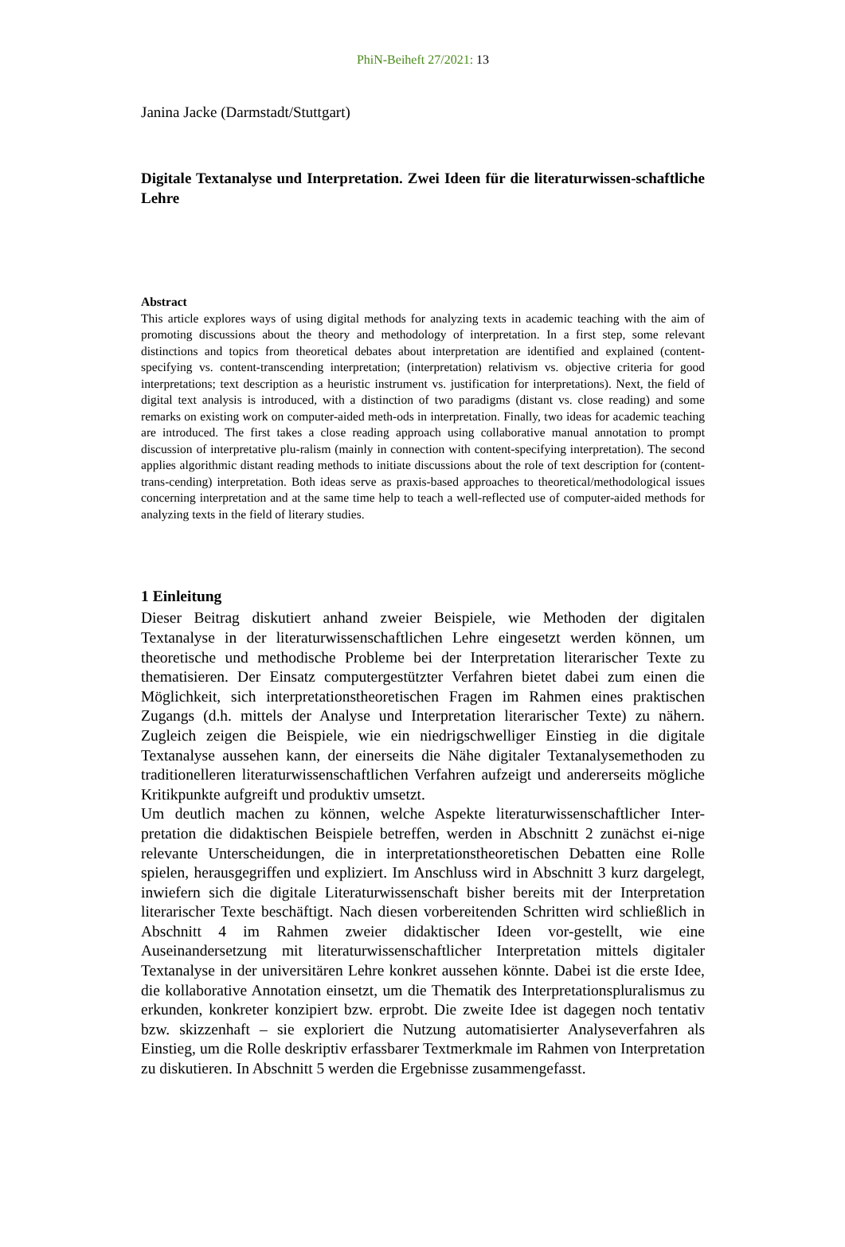PhiN-Beiheft 27/2021: 13
Janina Jacke (Darmstadt/Stuttgart)
Digitale Textanalyse und Interpretation. Zwei Ideen für die literaturwissen-schaftliche Lehre
Abstract
This article explores ways of using digital methods for analyzing texts in academic teaching with the aim of promoting discussions about the theory and methodology of interpretation. In a first step, some relevant distinctions and topics from theoretical debates about interpretation are identified and explained (content-specifying vs. content-transcending interpretation; (interpretation) relativism vs. objective criteria for good interpretations; text description as a heuristic instrument vs. justification for interpretations). Next, the field of digital text analysis is introduced, with a distinction of two paradigms (distant vs. close reading) and some remarks on existing work on computer-aided meth-ods in interpretation. Finally, two ideas for academic teaching are introduced. The first takes a close reading approach using collaborative manual annotation to prompt discussion of interpretative plu-ralism (mainly in connection with content-specifying interpretation). The second applies algorithmic distant reading methods to initiate discussions about the role of text description for (content-trans-cending) interpretation. Both ideas serve as praxis-based approaches to theoretical/methodological issues concerning interpretation and at the same time help to teach a well-reflected use of computer-aided methods for analyzing texts in the field of literary studies.
1 Einleitung
Dieser Beitrag diskutiert anhand zweier Beispiele, wie Methoden der digitalen Textanalyse in der literaturwissenschaftlichen Lehre eingesetzt werden können, um theoretische und methodische Probleme bei der Interpretation literarischer Texte zu thematisieren. Der Einsatz computergestützter Verfahren bietet dabei zum einen die Möglichkeit, sich interpretationstheoretischen Fragen im Rahmen eines praktischen Zugangs (d.h. mittels der Analyse und Interpretation literarischer Texte) zu nähern. Zugleich zeigen die Beispiele, wie ein niedrigschwelliger Einstieg in die digitale Textanalyse aussehen kann, der einerseits die Nähe digitaler Textanalysemethoden zu traditionelleren literaturwissenschaftlichen Verfahren aufzeigt und andererseits mögliche Kritikpunkte aufgreift und produktiv umsetzt.
Um deutlich machen zu können, welche Aspekte literaturwissenschaftlicher Inter-pretation die didaktischen Beispiele betreffen, werden in Abschnitt 2 zunächst ei-nige relevante Unterscheidungen, die in interpretationstheoretischen Debatten eine Rolle spielen, herausgegriffen und expliziert. Im Anschluss wird in Abschnitt 3 kurz dargelegt, inwiefern sich die digitale Literaturwissenschaft bisher bereits mit der Interpretation literarischer Texte beschäftigt. Nach diesen vorbereitenden Schritten wird schließlich in Abschnitt 4 im Rahmen zweier didaktischer Ideen vor-gestellt, wie eine Auseinandersetzung mit literaturwissenschaftlicher Interpretation mittels digitaler Textanalyse in der universitären Lehre konkret aussehen könnte. Dabei ist die erste Idee, die kollaborative Annotation einsetzt, um die Thematik des Interpretationspluralismus zu erkunden, konkreter konzipiert bzw. erprobt. Die zweite Idee ist dagegen noch tentativ bzw. skizzenhaft – sie exploriert die Nutzung automatisierter Analyseverfahren als Einstieg, um die Rolle deskriptiv erfassbarer Textmerkmale im Rahmen von Interpretation zu diskutieren. In Abschnitt 5 werden die Ergebnisse zusammengefasst.